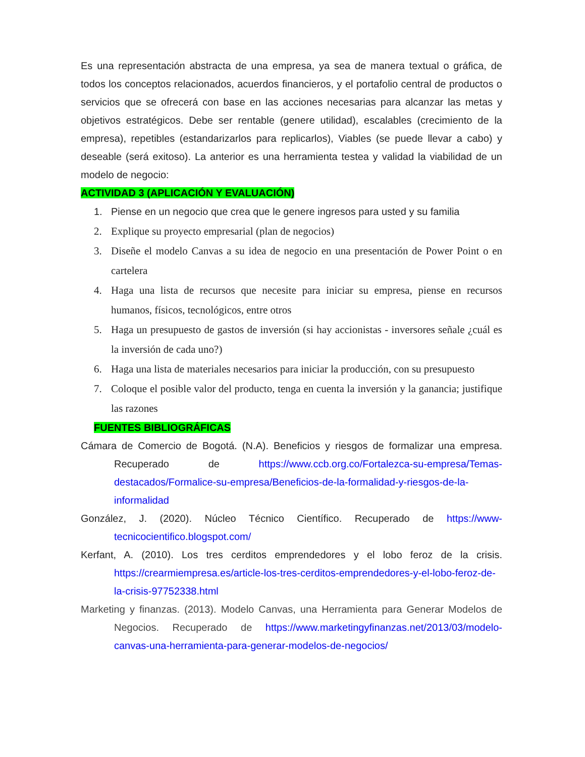Es una representación abstracta de una empresa, ya sea de manera textual o gráfica, de todos los conceptos relacionados, acuerdos financieros, y el portafolio central de productos o servicios que se ofrecerá con base en las acciones necesarias para alcanzar las metas y objetivos estratégicos. Debe ser rentable (genere utilidad), escalables (crecimiento de la empresa), repetibles (estandarizarlos para replicarlos), Viables (se puede llevar a cabo) y deseable (será exitoso). La anterior es una herramienta testea y validad la viabilidad de un modelo de negocio:
ACTIVIDAD 3 (APLICACIÓN Y EVALUACIÓN)
1. Piense en un negocio que crea que le genere ingresos para usted y su familia
2. Explique su proyecto empresarial (plan de negocios)
3. Diseñe el modelo Canvas a su idea de negocio en una presentación de Power Point o en cartelera
4. Haga una lista de recursos que necesite para iniciar su empresa, piense en recursos humanos, físicos, tecnológicos, entre otros
5. Haga un presupuesto de gastos de inversión (si hay accionistas - inversores señale ¿cuál es la inversión de cada uno?)
6. Haga una lista de materiales necesarios para iniciar la producción, con su presupuesto
7. Coloque el posible valor del producto, tenga en cuenta la inversión y la ganancia; justifique las razones
FUENTES BIBLIOGRÁFICAS
Cámara de Comercio de Bogotá. (N.A). Beneficios y riesgos de formalizar una empresa. Recuperado de https://www.ccb.org.co/Fortalezca-su-empresa/Temas-destacados/Formalice-su-empresa/Beneficios-de-la-formalidad-y-riesgos-de-la-informalidad
González, J. (2020). Núcleo Técnico Científico. Recuperado de https://www-tecnicocientifico.blogspot.com/
Kerfant, A. (2010). Los tres cerditos emprendedores y el lobo feroz de la crisis. https://crearmiempresa.es/article-los-tres-cerditos-emprendedores-y-el-lobo-feroz-de-la-crisis-97752338.html
Marketing y finanzas. (2013). Modelo Canvas, una Herramienta para Generar Modelos de Negocios. Recuperado de https://www.marketingyfinanzas.net/2013/03/modelo-canvas-una-herramienta-para-generar-modelos-de-negocios/